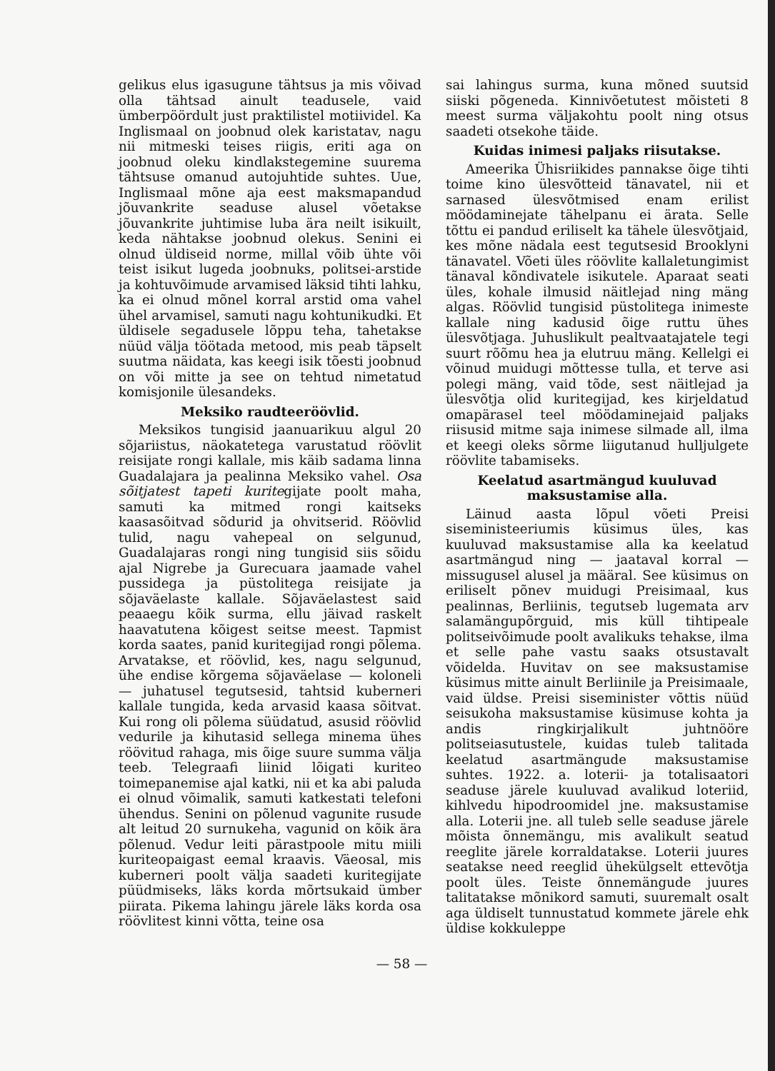gelikus elus igasugune tähtsus ja mis võivad olla tähtsad ainult teadusele, vaid ümberpöördult just praktilistel motiividel. Ka Inglismaal on joobnud olek karistatav, nagu nii mitmeski teises riigis, eriti aga on joobnud oleku kindlakstegemine suurema tähtsuse omanud autojuhtide suhtes. Uue, Inglismaal mõne aja eest maksmapandud jõuvankrite seaduse alusel võetakse jõuvankrite juhtimise luba ära neilt isikuilt, keda nähtakse joobnud olekus. Senini ei olnud üldiseid norme, millal võib ühte või teist isikut lugeda joobnuks, politsei-arstide ja kohtuvõimude arvamised läksid tihti lahku, ka ei olnud mõnel korral arstid oma vahel ühel arvamisel, samuti nagu kohtunikudki. Et üldisele segadusele lõppu teha, tahetakse nüüd välja töötada metood, mis peab täpselt suutma näidata, kas keegi isik tõesti joobnud on või mitte ja see on tehtud nimetatud komisjonile ülesandeks.
Meksiko raudteeröövlid.
Meksikos tungisid jaanuarikuu algul 20 sõjariistus, näokatetega varustatud röövlit reisijate rongi kallale, mis käib sadama linna Guadalajara ja pealinna Meksiko vahel. Osa sõitjatest tapeti kuritegijate poolt maha, samuti ka mitmed rongi kaitseks kaasasõitvad sõdurid ja ohvitserid. Röövlid tulid, nagu vahepeal on selgunud, Guadalajaras rongi ning tungisid siis sõidu ajal Nigrebe ja Gurecuara jaamade vahel pussidega ja püstolitega reisijate ja sõjaväelaste kallale. Sõjaväelastest said peaaegu kõik surma, ellu jäivad raskelt haavatutena kõigest seitse meest. Tapmist korda saates, panid kuritegijad rongi põlema. Arvatakse, et röövlid, kes, nagu selgunud, ühe endise kõrgema sõjaväelase — koloneli — juhatusel tegutsesid, tahtsid kuberneri kallale tungida, keda arvasid kaasa sõitvat. Kui rong oli põlema süüdatud, asusid röövlid vedurile ja kihutasid sellega minema ühes röövitud rahaga, mis õige suure summa välja teeb. Telegraafi liinid lõigati kuriteo toimepanemise ajal katki, nii et ka abi paluda ei olnud võimalik, samuti katkestati telefoni ühendus. Senini on põlenud vagunite rusude alt leitud 20 surnukeha, vagunid on kõik ära põlenud. Vedur leiti pärastpoole mitu miili kuriteopaigast eemal kraavis. Väeosal, mis kuberneri poolt välja saadeti kuritegijate püüdmiseks, läks korda mõrtsukaid ümber piirata. Pikema lahingu järele läks korda osa röövlitest kinni võtta, teine osa
sai lahingus surma, kuna mõned suutsid siiski põgeneda. Kinnivõetutest mõisteti 8 meest surma väljakohtu poolt ning otsus saadeti otsekohe täide.
Kuidas inimesi paljaks riisutakse.
Ameerika Ühisriikides pannakse õige tihti toime kino ülesvõtteid tänavatel, nii et sarnased ülesvõtmised enam erilist möödaminejate tähelpanu ei ärata. Selle tõttu ei pandud eriliselt ka tähele ülesvõtjaid, kes mõne nädala eest tegutsesid Brooklyni tänavatel. Võeti üles röövlite kallaletungimist tänaval kõndivatele isikutele. Aparaat seati üles, kohale ilmusid näitlejad ning mäng algas. Röövlid tungisid püstolitega inimeste kallale ning kadusid õige ruttu ühes ülesvõtjaga. Juhuslikult pealtvaatajatele tegi suurt rõõmu hea ja elutruu mäng. Kellelgi ei võinud muidugi mõttesse tulla, et terve asi polegi mäng, vaid tõde, sest näitlejad ja ülesvõtja olid kuritegijad, kes kirjeldatud omapärasel teel möödaminejaid paljaks riisusid mitme saja inimese silmade all, ilma et keegi oleks sõrme liigutanud hulljulgete röövlite tabamiseks.
Keelatud asartmängud kuuluvad maksustamise alla.
Läinud aasta lõpul võeti Preisi siseministeeriumis küsimus üles, kas kuuluvad maksustamise alla ka keelatud asartmängud ning — jaataval korral — missugusel alusel ja määral. See küsimus on eriliselt põnev muidugi Preisimaal, kus pealinnas, Berliinis, tegutseb lugemata arv salamängupõrguid, mis küll tihtipeale politseivõimude poolt avalikuks tehakse, ilma et selle pahe vastu saaks otsustavalt võidelda. Huvitav on see maksustamise küsimus mitte ainult Berliinile ja Preisimaale, vaid üldse. Preisi siseminister võttis nüüd seisukoha maksustamise küsimuse kohta ja andis ringkirjalikult juhtnööre politseiasutustele, kuidas tuleb talitada keelatud asartmängude maksustamise suhtes. 1922. a. loterii- ja totalisaatori seaduse järele kuuluvad avalikud loteriid, kihlvedu hipodroomidel jne. maksustamise alla. Loterii jne. all tuleb selle seaduse järele mõista õnnemängu, mis avalikult seatud reeglite järele korraldatakse. Loterii juures seatakse need reeglid ühekülgselt ettevõtja poolt üles. Teiste õnnemängude juures talitatakse mõnikord samuti, suuremalt osalt aga üldiselt tunnustatud kommete järele ehk üldise kokkuleppe
— 58 —